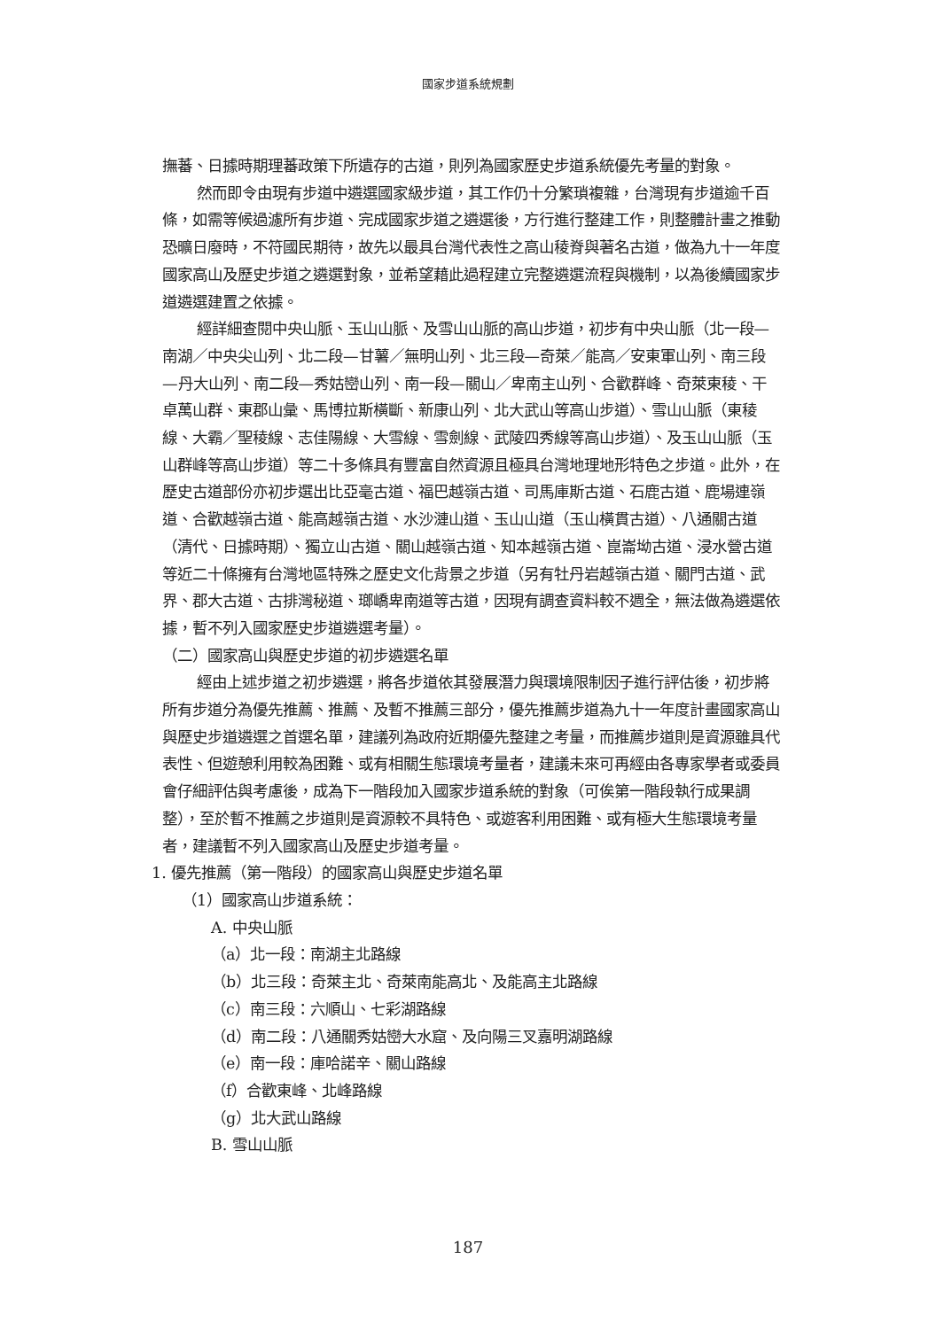國家步道系統規劃
撫蕃、日據時期理蕃政策下所遺存的古道，則列為國家歷史步道系統優先考量的對象。
然而即令由現有步道中遴選國家級步道，其工作仍十分繁瑣複雜，台灣現有步道逾千百條，如需等候過濾所有步道、完成國家步道之遴選後，方行進行整建工作，則整體計畫之推動恐曠日廢時，不符國民期待，故先以最具台灣代表性之高山稜脊與著名古道，做為九十一年度國家高山及歷史步道之遴選對象，並希望藉此過程建立完整遴選流程與機制，以為後續國家步道遴選建置之依據。
經詳細查閱中央山脈、玉山山脈、及雪山山脈的高山步道，初步有中央山脈（北一段—南湖／中央尖山列、北二段—甘薯／無明山列、北三段—奇萊／能高／安東軍山列、南三段—丹大山列、南二段—秀姑巒山列、南一段—關山／卑南主山列、合歡群峰、奇萊東稜、干卓萬山群、東郡山彙、馬博拉斯橫斷、新康山列、北大武山等高山步道）、雪山山脈（東稜線、大霸／聖稜線、志佳陽線、大雪線、雪劍線、武陵四秀線等高山步道）、及玉山山脈（玉山群峰等高山步道）等二十多條具有豐富自然資源且極具台灣地理地形特色之步道。此外，在歷史古道部份亦初步選出比亞毫古道、福巴越嶺古道、司馬庫斯古道、石鹿古道、鹿場連嶺道、合歡越嶺古道、能高越嶺古道、水沙漣山道、玉山山道（玉山橫貫古道）、八通關古道（清代、日據時期）、獨立山古道、關山越嶺古道、知本越嶺古道、崑崙坳古道、浸水營古道等近二十條擁有台灣地區特殊之歷史文化背景之步道（另有牡丹岩越嶺古道、關門古道、武界、郡大古道、古排灣秘道、瑯嶠卑南道等古道，因現有調查資料較不週全，無法做為遴選依據，暫不列入國家歷史步道遴選考量）。
（二）國家高山與歷史步道的初步遴選名單
經由上述步道之初步遴選，將各步道依其發展潛力與環境限制因子進行評估後，初步將所有步道分為優先推薦、推薦、及暫不推薦三部分，優先推薦步道為九十一年度計畫國家高山與歷史步道遴選之首選名單，建議列為政府近期優先整建之考量，而推薦步道則是資源雖具代表性、但遊憩利用較為困難、或有相關生態環境考量者，建議未來可再經由各專家學者或委員會仔細評估與考慮後，成為下一階段加入國家步道系統的對象（可俟第一階段執行成果調整），至於暫不推薦之步道則是資源較不具特色、或遊客利用困難、或有極大生態環境考量者，建議暫不列入國家高山及歷史步道考量。
1. 優先推薦（第一階段）的國家高山與歷史步道名單
（1）國家高山步道系統：
A. 中央山脈
（a）北一段：南湖主北路線
（b）北三段：奇萊主北、奇萊南能高北、及能高主北路線
（c）南三段：六順山、七彩湖路線
（d）南二段：八通關秀姑巒大水窟、及向陽三叉嘉明湖路線
（e）南一段：庫哈諾辛、關山路線
（f）合歡東峰、北峰路線
（g）北大武山路線
B. 雪山山脈
187